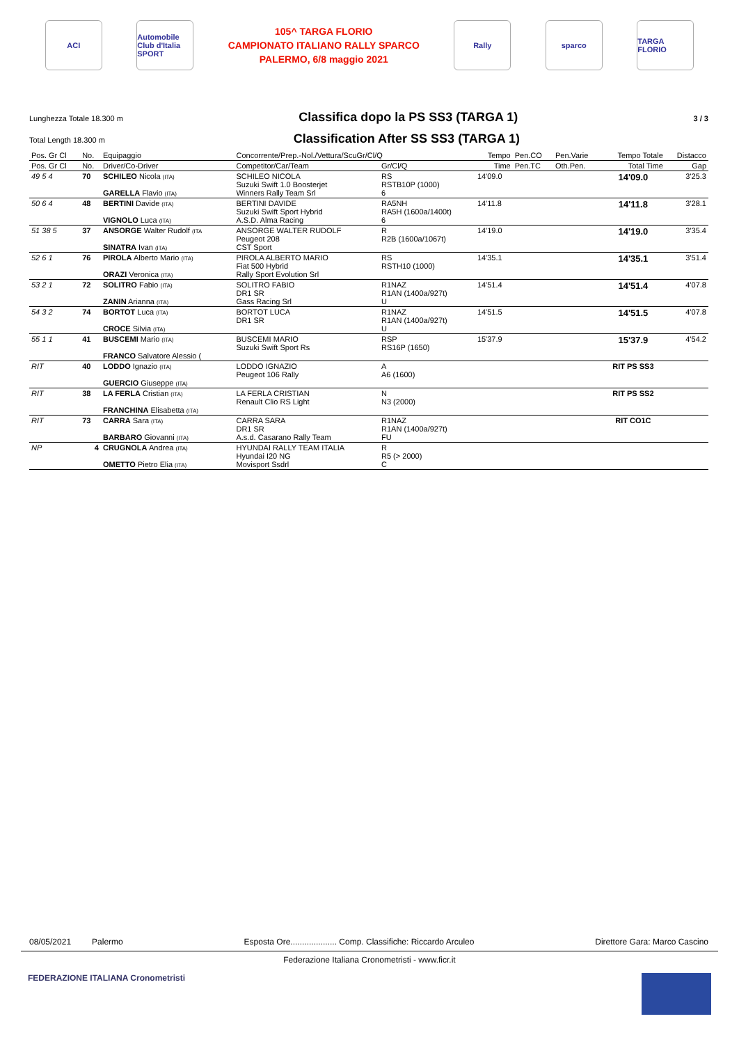ACI
Automobile Club d'Italia SPORT
105^ TARGA FLORIO
CAMPIONATO ITALIANO RALLY SPARCO
PALERMO, 6/8 maggio 2021
Rally sparco TARGA FLORIO
Lunghezza Totale 18.300 m
Classifica dopo la PS SS3 (TARGA 1)
3 / 3
Total Length 18.300 m
Classification After SS SS3 (TARGA 1)
| Pos. Gr Cl | No. | Equipaggio | Concorrente/Prep.-Nol./Vettura/ScuGr/Cl/Q | | Tempo | Pen.CO | Pen.Varie | Tempo Totale | Distacco |
| --- | --- | --- | --- | --- | --- | --- | --- | --- | --- |
| Pos. Gr Cl | No. | Driver/Co-Driver | Competitor/Car/Team | Gr/Cl/Q | Time | Pen.TC | Oth.Pen. | Total Time | Gap |
| 49 5 4 | 70 | SCHILEO Nicola (ITA) GARELLA Flavio (ITA) | SCHILEO NICOLA Suzuki Swift 1.0 Boosterjet Winners Rally Team Srl | RS RSTB10P (1000) 6 | 14'09.0 | | | 14'09.0 | 3'25.3 |
| 50 6 4 | 48 | BERTINI Davide (ITA) VIGNOLO Luca (ITA) | BERTINI DAVIDE Suzuki Swift Sport Hybrid A.S.D. Alma Racing | RA5NH RA5H (1600a/1400t) 6 | 14'11.8 | | | 14'11.8 | 3'28.1 |
| 51 38 5 | 37 | ANSORGE Walter Rudolf (ITA SINATRA Ivan (ITA) | ANSORGE WALTER RUDOLF Peugeot 208 CST Sport | R R2B (1600a/1067t) | 14'19.0 | | | 14'19.0 | 3'35.4 |
| 52 6 1 | 76 | PIROLA Alberto Mario (ITA) ORAZI Veronica (ITA) | PIROLA ALBERTO MARIO Fiat 500 Hybrid Rally Sport Evolution Srl | RS RSTH10 (1000) | 14'35.1 | | | 14'35.1 | 3'51.4 |
| 53 2 1 | 72 | SOLITRO Fabio (ITA) ZANIN Arianna (ITA) | SOLITRO FABIO DR1 SR Gass Racing Srl | R1NAZ R1AN (1400a/927t) U | 14'51.4 | | | 14'51.4 | 4'07.8 |
| 54 3 2 | 74 | BORTOT Luca (ITA) CROCE Silvia (ITA) | BORTOT LUCA DR1 SR | R1NAZ R1AN (1400a/927t) U | 14'51.5 | | | 14'51.5 | 4'07.8 |
| 55 1 1 | 41 | BUSCEMI Mario (ITA) FRANCO Salvatore Alessio ( | BUSCEMI MARIO Suzuki Swift Sport Rs | RSP RS16P (1650) | 15'37.9 | | | 15'37.9 | 4'54.2 |
| RIT | 40 | LODDO Ignazio (ITA) GUERCIO Giuseppe (ITA) | LODDO IGNAZIO Peugeot 106 Rally | A A6 (1600) | | | | RIT PS SS3 | |
| RIT | 38 | LA FERLA Cristian (ITA) FRANCHINA Elisabetta (ITA) | LA FERLA CRISTIAN Renault Clio RS Light | N N3 (2000) | | | | RIT PS SS2 | |
| RIT | 73 | CARRA Sara (ITA) BARBARO Giovanni (ITA) | CARRA SARA DR1 SR A.s.d. Casarano Rally Team | R1NAZ R1AN (1400a/927t) FU | | | | RIT CO1C | |
| NP | 4 | CRUGNOLA Andrea (ITA) OMETTO Pietro Elia (ITA) | HYUNDAI RALLY TEAM ITALIA Hyundai I20 NG Movisport Ssdrl | R R5 (> 2000) C | | | | | |
08/05/2021 Palermo Esposta Ore.................... Comp. Classifiche: Riccardo Arculeo Direttore Gara: Marco Cascino
Federazione Italiana Cronometristi - www.ficr.it
FEDERAZIONE ITALIANA Cronometristi